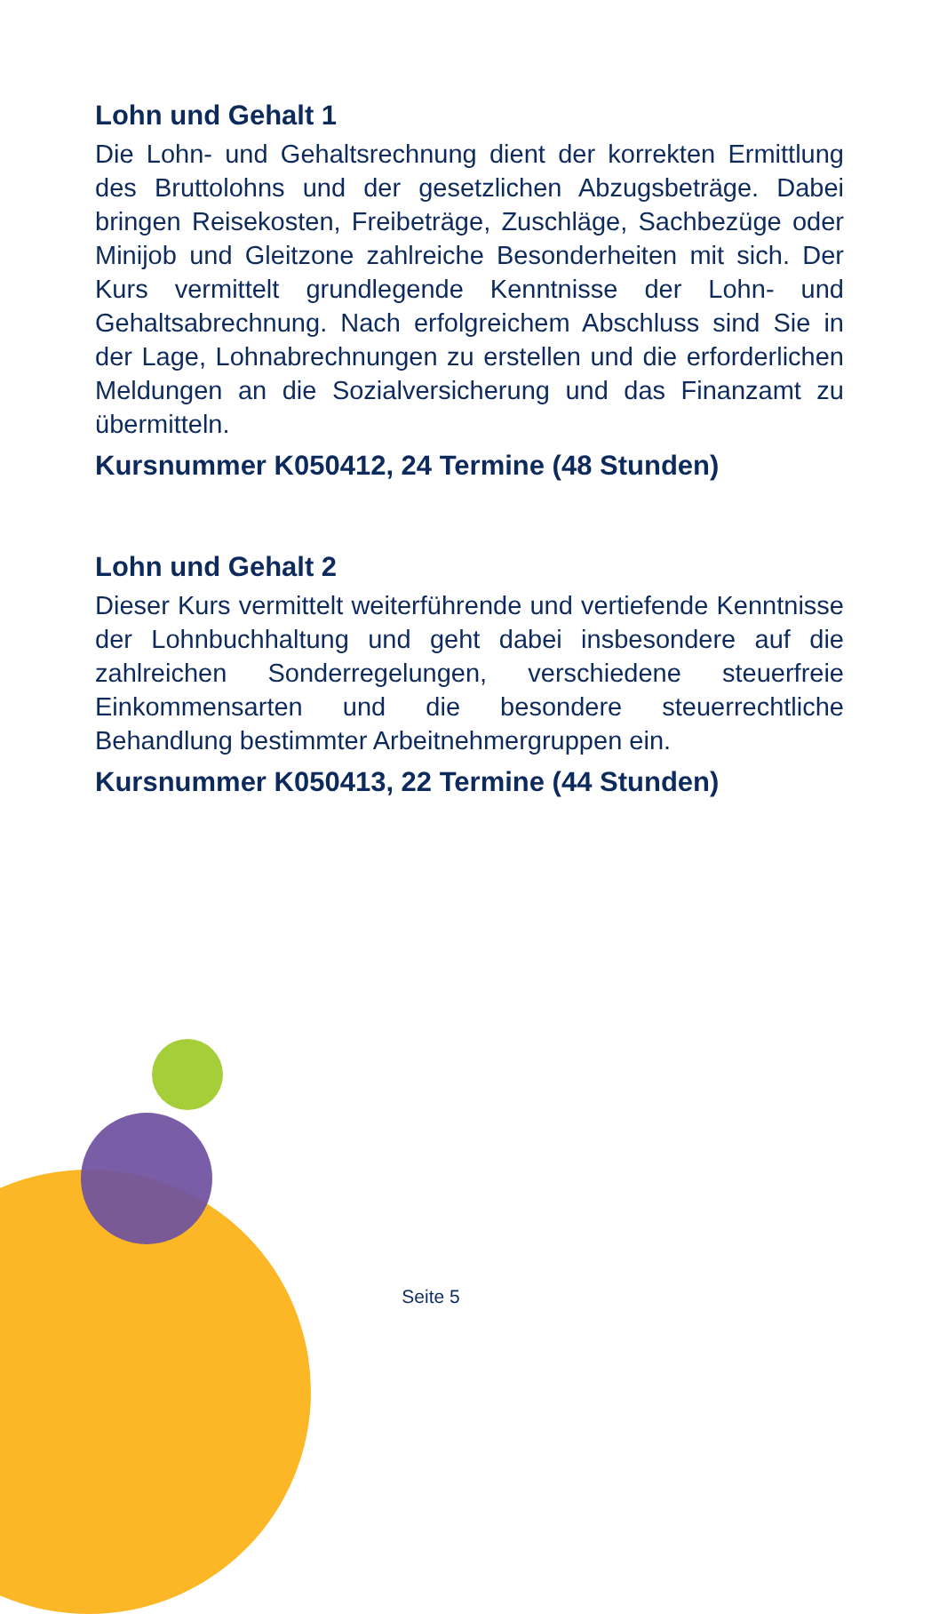Lohn und Gehalt 1
Die Lohn- und Gehaltsrechnung dient der korrekten Ermittlung des Bruttolohns und der gesetzlichen Abzugsbeträge. Dabei bringen Reisekosten, Freibeträge, Zuschläge, Sachbezüge oder Minijob und Gleitzone zahlreiche Besonderheiten mit sich. Der Kurs vermittelt grundlegende Kenntnisse der Lohn- und Gehaltsabrechnung. Nach erfolgreichem Abschluss sind Sie in der Lage, Lohnabrechnungen zu erstellen und die erforderlichen Meldungen an die Sozialversicherung und das Finanzamt zu übermitteln.
Kursnummer K050412, 24 Termine (48 Stunden)
Lohn und Gehalt 2
Dieser Kurs vermittelt weiterführende und vertiefende Kenntnisse der Lohnbuchhaltung und geht dabei insbesondere auf die zahlreichen Sonderregelungen, verschiedene steuerfreie Einkommensarten und die besondere steuerrechtliche Behandlung bestimmter Arbeitnehmergruppen ein.
Kursnummer K050413, 22 Termine (44 Stunden)
Seite 5